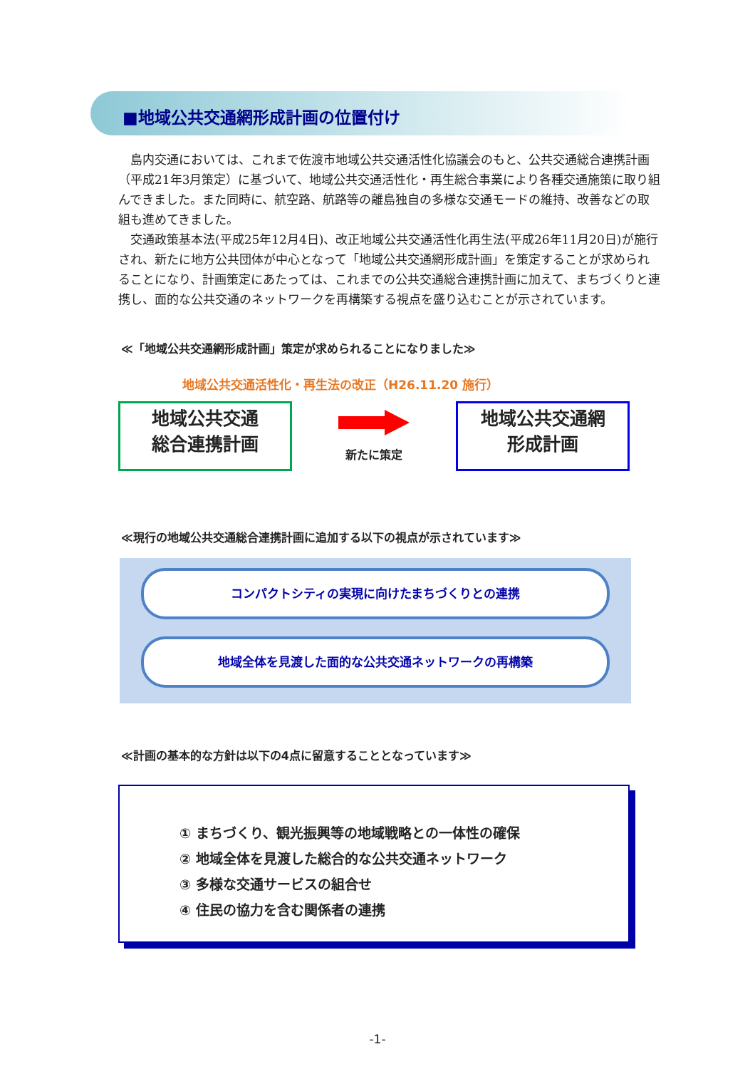■地域公共交通網形成計画の位置付け
島内交通においては、これまで佐渡市地域公共交通活性化協議会のもと、公共交通総合連携計画（平成21年3月策定）に基づいて、地域公共交通活性化・再生総合事業により各種交通施策に取り組んできました。また同時に、航空路、航路等の離島独自の多様な交通モードの維持、改善などの取組も進めてきました。
交通政策基本法(平成25年12月4日)、改正地域公共交通活性化再生法(平成26年11月20日)が施行され、新たに地方公共団体が中心となって「地域公共交通網形成計画」を策定することが求められることになり、計画策定にあたっては、これまでの公共交通総合連携計画に加えて、まちづくりと連携し、面的な公共交通のネットワークを再構築する視点を盛り込むことが示されています。
≪「地域公共交通網形成計画」策定が求められることになりました≫
地域公共交通活性化・再生法の改正（H26.11.20 施行）
地域公共交通
総合連携計画
新たに策定
地域公共交通網
形成計画
≪現行の地域公共交通総合連携計画に追加する以下の視点が示されています≫
コンパクトシティの実現に向けたまちづくりとの連携
地域全体を見渡した面的な公共交通ネットワークの再構築
≪計画の基本的な方針は以下の4点に留意することとなっています≫
① まちづくり、観光振興等の地域戦略との一体性の確保
② 地域全体を見渡した総合的な公共交通ネットワーク
③ 多様な交通サービスの組合せ
④ 住民の協力を含む関係者の連携
-1-